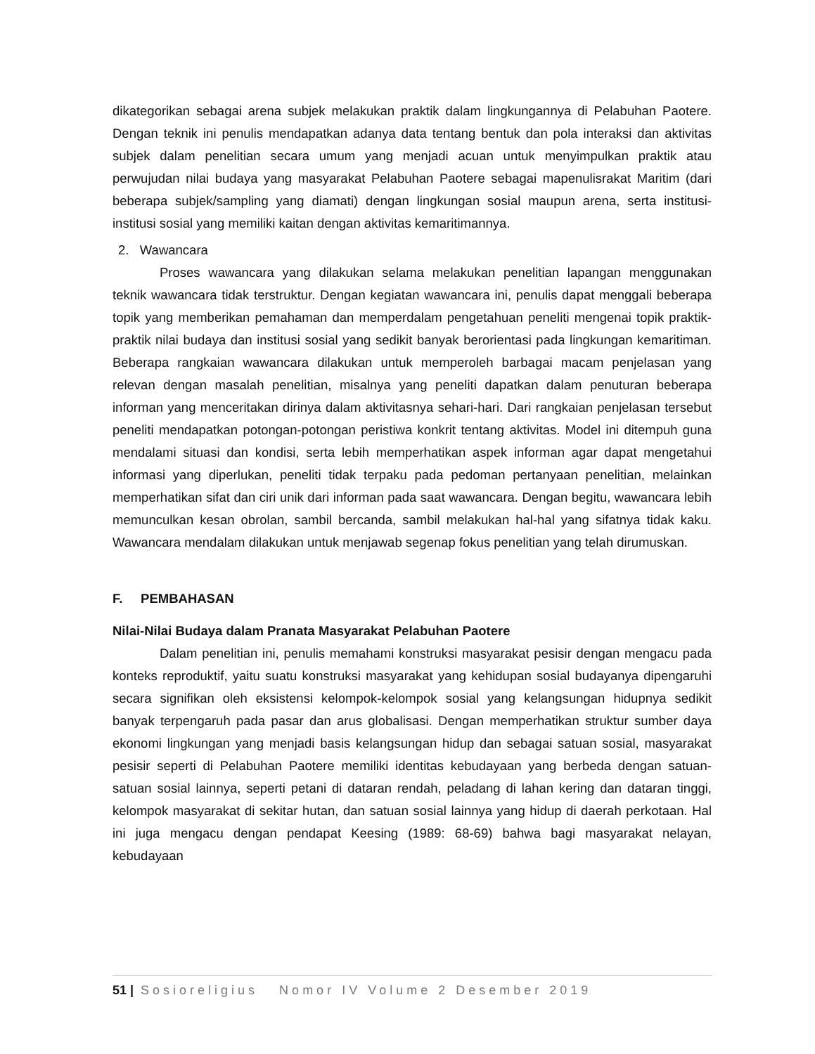dikategorikan sebagai arena subjek melakukan praktik dalam lingkungannya di Pelabuhan Paotere. Dengan teknik ini penulis mendapatkan adanya data tentang bentuk dan pola interaksi dan aktivitas subjek dalam penelitian secara umum yang menjadi acuan untuk menyimpulkan praktik atau perwujudan nilai budaya yang masyarakat Pelabuhan Paotere sebagai mapenulisrakat Maritim (dari beberapa subjek/sampling yang diamati) dengan lingkungan sosial maupun arena, serta institusi-institusi sosial yang memiliki kaitan dengan aktivitas kemaritimannya.
2. Wawancara
Proses wawancara yang dilakukan selama melakukan penelitian lapangan menggunakan teknik wawancara tidak terstruktur. Dengan kegiatan wawancara ini, penulis dapat menggali beberapa topik yang memberikan pemahaman dan memperdalam pengetahuan peneliti mengenai topik praktik-praktik nilai budaya dan institusi sosial yang sedikit banyak berorientasi pada lingkungan kemaritiman. Beberapa rangkaian wawancara dilakukan untuk memperoleh barbagai macam penjelasan yang relevan dengan masalah penelitian, misalnya yang peneliti dapatkan dalam penuturan beberapa informan yang menceritakan dirinya dalam aktivitasnya sehari-hari. Dari rangkaian penjelasan tersebut peneliti mendapatkan potongan-potongan peristiwa konkrit tentang aktivitas. Model ini ditempuh guna mendalami situasi dan kondisi, serta lebih memperhatikan aspek informan agar dapat mengetahui informasi yang diperlukan, peneliti tidak terpaku pada pedoman pertanyaan penelitian, melainkan memperhatikan sifat dan ciri unik dari informan pada saat wawancara. Dengan begitu, wawancara lebih memunculkan kesan obrolan, sambil bercanda, sambil melakukan hal-hal yang sifatnya tidak kaku. Wawancara mendalam dilakukan untuk menjawab segenap fokus penelitian yang telah dirumuskan.
F. PEMBAHASAN
Nilai-Nilai Budaya dalam Pranata Masyarakat Pelabuhan Paotere
Dalam penelitian ini, penulis memahami konstruksi masyarakat pesisir dengan mengacu pada konteks reproduktif, yaitu suatu konstruksi masyarakat yang kehidupan sosial budayanya dipengaruhi secara signifikan oleh eksistensi kelompok-kelompok sosial yang kelangsungan hidupnya sedikit banyak terpengaruh pada pasar dan arus globalisasi. Dengan memperhatikan struktur sumber daya ekonomi lingkungan yang menjadi basis kelangsungan hidup dan sebagai satuan sosial, masyarakat pesisir seperti di Pelabuhan Paotere memiliki identitas kebudayaan yang berbeda dengan satuan-satuan sosial lainnya, seperti petani di dataran rendah, peladang di lahan kering dan dataran tinggi, kelompok masyarakat di sekitar hutan, dan satuan sosial lainnya yang hidup di daerah perkotaan. Hal ini juga mengacu dengan pendapat Keesing (1989: 68-69) bahwa bagi masyarakat nelayan, kebudayaan
51 | Sosioreligius Nomor IV Volume 2 Desember 2019